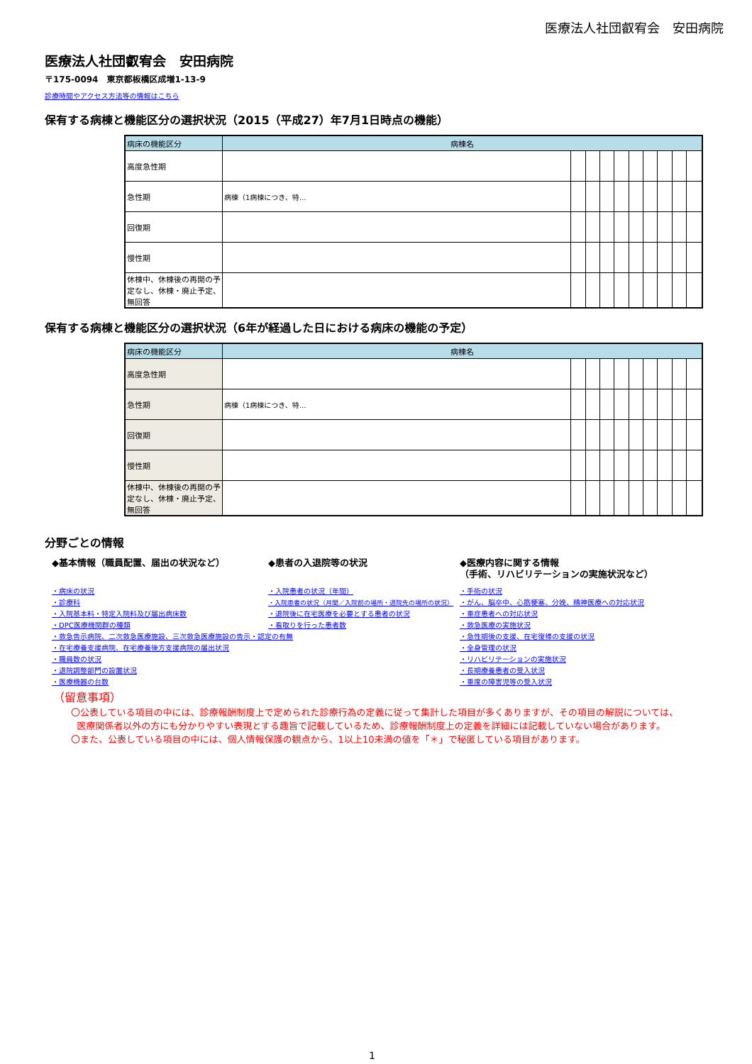医療法人社団叡宥会　安田病院
医療法人社団叡宥会　安田病院
〒175-0094　東京都板橋区成増1-13-9
診療時間やアクセス方法等の情報はこちら
保有する病棟と機能区分の選択状況（2015（平成27）年7月1日時点の機能）
| 病床の機能区分 | 病棟名 | | | | | | | | | |
| --- | --- | --- | --- | --- | --- | --- | --- | --- | --- | --- |
| 高度急性期 | | | | | | | | | | |
| 急性期 | 病棟（1病棟につき、特… | | | | | | | | | |
| 回復期 | | | | | | | | | | |
| 慢性期 | | | | | | | | | | |
| 休棟中、休棟後の再開の予定なし、休棟・廃止予定、無回答 | | | | | | | | | | |
保有する病棟と機能区分の選択状況（6年が経過した日における病床の機能の予定）
| 病床の機能区分 | 病棟名 | | | | | | | | | |
| --- | --- | --- | --- | --- | --- | --- | --- | --- | --- | --- |
| 高度急性期 | | | | | | | | | | |
| 急性期 | 病棟（1病棟につき、特… | | | | | | | | | |
| 回復期 | | | | | | | | | | |
| 慢性期 | | | | | | | | | | |
| 休棟中、休棟後の再開の予定なし、休棟・廃止予定、無回答 | | | | | | | | | | |
分野ごとの情報
◆基本情報（職員配置、届出の状況など）
・病床の状況
・診療科
・入院基本料・特定入院料及び届出病床数
・DPC医療機関群の種類
・救急告示病院、二次救急医療施設、三次救急医療施設の告示・認定の有無
・在宅療養支援病院、在宅療養後方支援病院の届出状況
・職員数の状況
・退院調整部門の設置状況
・医療機器の台数
◆患者の入退院等の状況
・入院患者の状況（年間）
・入院患者の状況（月間／入院前の場所・退院先の場所の状況）
・退院後に在宅医療を必要とする患者の状況
・看取りを行った患者数
◆医療内容に関する情報
（手術、リハビリテーションの実施状況など）
・手術の状況
・がん、脳卒中、心筋梗塞、分娩、精神医療への対応状況
・重症患者への対応状況
・救急医療の実施状況
・急性期後の支援、在宅復帰の支援の状況
・全身管理の状況
・リハビリテーションの実施状況
・長期療養患者の受入状況
・重度の障害児等の受入状況
（留意事項）
〇公表している項目の中には、診療報酬制度上で定められた診療行為の定義に従って集計した項目が多くありますが、その項目の解説については、
医療関係者以外の方にも分かりやすい表現とする趣旨で記載しているため、診療報酬制度上の定義を詳細には記載していない場合があります。
〇また、公表している項目の中には、個人情報保護の観点から、1以上10未満の値を「＊」で秘匿している項目があります。
1